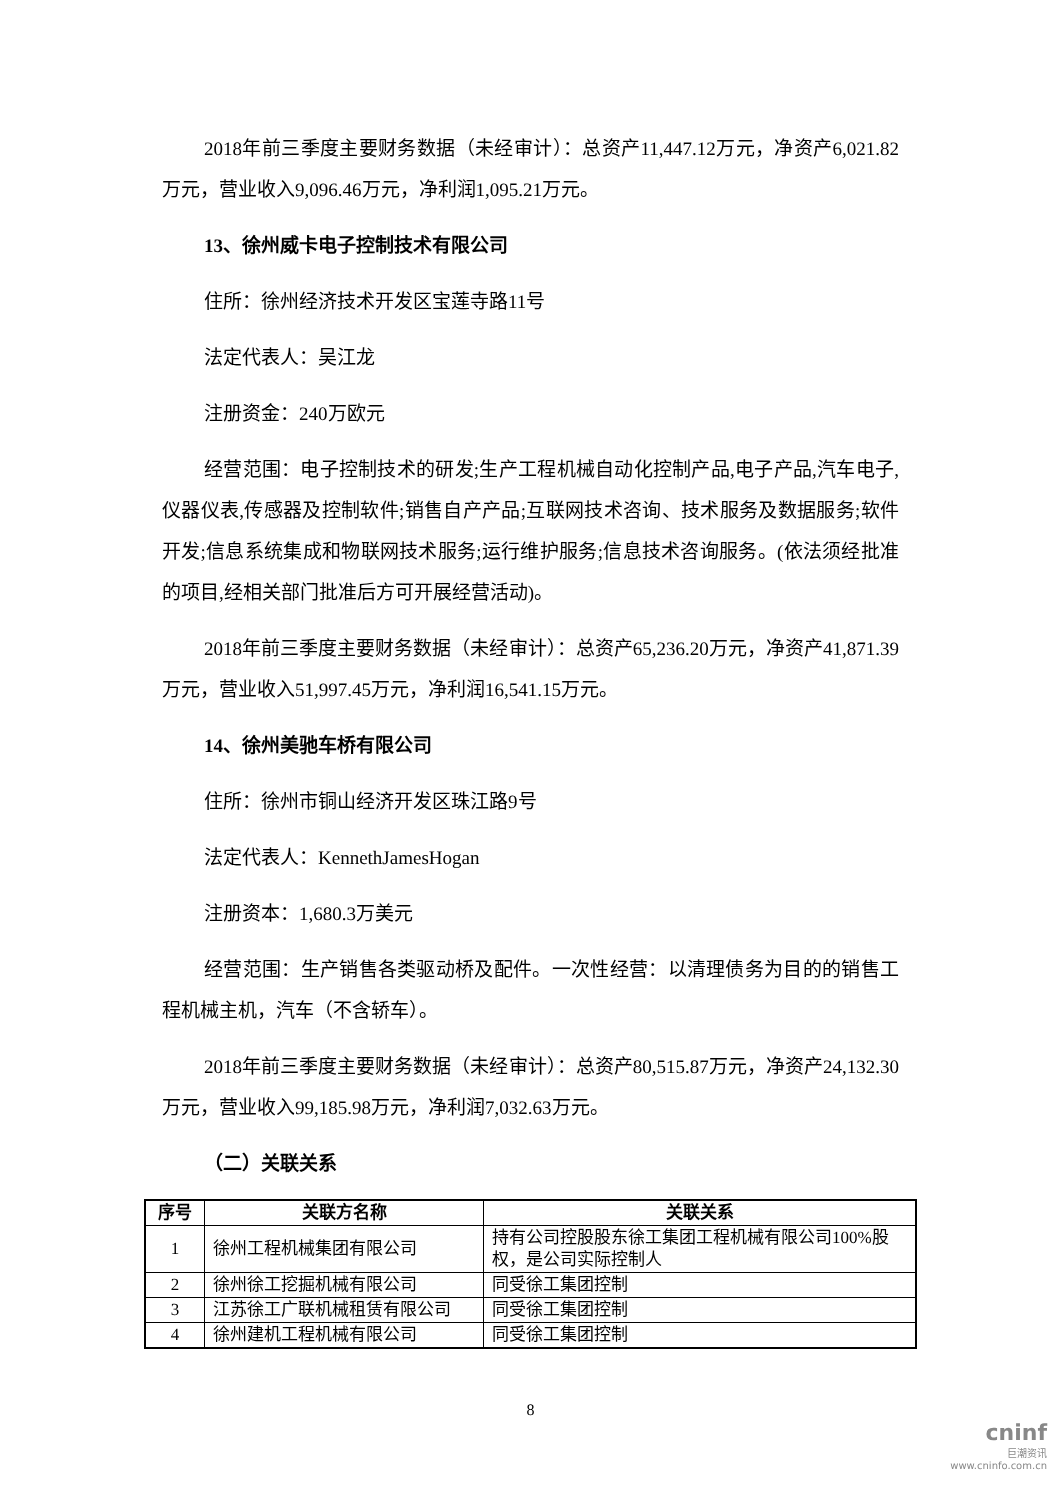2018年前三季度主要财务数据（未经审计）：总资产11,447.12万元，净资产6,021.82万元，营业收入9,096.46万元，净利润1,095.21万元。
13、徐州威卡电子控制技术有限公司
住所：徐州经济技术开发区宝莲寺路11号
法定代表人：吴江龙
注册资金：240万欧元
经营范围：电子控制技术的研发;生产工程机械自动化控制产品,电子产品,汽车电子,仪器仪表,传感器及控制软件;销售自产产品;互联网技术咨询、技术服务及数据服务;软件开发;信息系统集成和物联网技术服务;运行维护服务;信息技术咨询服务。(依法须经批准的项目,经相关部门批准后方可开展经营活动)。
2018年前三季度主要财务数据（未经审计）：总资产65,236.20万元，净资产41,871.39万元，营业收入51,997.45万元，净利润16,541.15万元。
14、徐州美驰车桥有限公司
住所：徐州市铜山经济开发区珠江路9号
法定代表人：KennethJamesHogan
注册资本：1,680.3万美元
经营范围：生产销售各类驱动桥及配件。一次性经营：以清理债务为目的的销售工程机械主机，汽车（不含轿车）。
2018年前三季度主要财务数据（未经审计）：总资产80,515.87万元，净资产24,132.30万元，营业收入99,185.98万元，净利润7,032.63万元。
（二）关联关系
| 序号 | 关联方名称 | 关联关系 |
| --- | --- | --- |
| 1 | 徐州工程机械集团有限公司 | 持有公司控股股东徐工集团工程机械有限公司100%股权，是公司实际控制人 |
| 2 | 徐州徐工挖掘机械有限公司 | 同受徐工集团控制 |
| 3 | 江苏徐工广联机械租赁有限公司 | 同受徐工集团控制 |
| 4 | 徐州建机工程机械有限公司 | 同受徐工集团控制 |
8
cninf
巨潮资讯
www.cninfo.com.cn